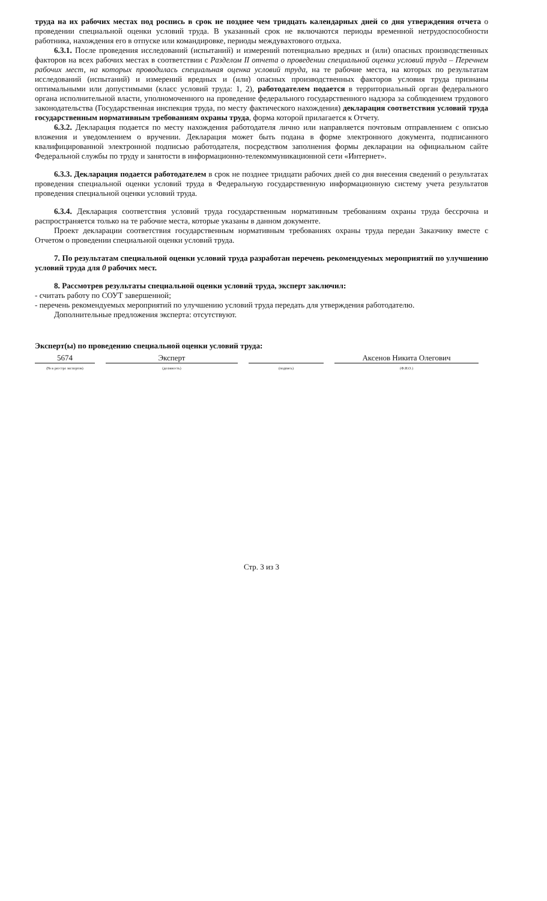труда на их рабочих местах под роспись в срок не позднее чем тридцать календарных дней со дня утверждения отчета о проведении специальной оценки условий труда. В указанный срок не включаются периоды временной нетрудоспособности работника, нахождения его в отпуске или командировке, периоды междувахтового отдыха.
6.3.1. После проведения исследований (испытаний) и измерений потенциально вредных и (или) опасных производственных факторов на всех рабочих местах в соответствии с Разделом II отчета о проведении специальной оценки условий труда – Перечнем рабочих мест, на которых проводилась специальная оценка условий труда, на те рабочие места, на которых по результатам исследований (испытаний) и измерений вредных и (или) опасных производственных факторов условия труда признаны оптимальными или допустимыми (класс условий труда: 1, 2), работодателем подается в территориальный орган федерального органа исполнительной власти, уполномоченного на проведение федерального государственного надзора за соблюдением трудового законодательства (Государственная инспекция труда, по месту фактического нахождения) декларация соответствия условий труда государственным нормативным требованиям охраны труда, форма которой прилагается к Отчету.
6.3.2. Декларация подается по месту нахождения работодателя лично или направляется почтовым отправлением с описью вложения и уведомлением о вручении. Декларация может быть подана в форме электронного документа, подписанного квалифицированной электронной подписью работодателя, посредством заполнения формы декларации на официальном сайте Федеральной службы по труду и занятости в информационно-телекоммуникационной сети «Интернет».
6.3.3. Декларация подается работодателем в срок не позднее тридцати рабочих дней со дня внесения сведений о результатах проведения специальной оценки условий труда в Федеральную государственную информационную систему учета результатов проведения специальной оценки условий труда.
6.3.4. Декларация соответствия условий труда государственным нормативным требованиям охраны труда бессрочна и распространяется только на те рабочие места, которые указаны в данном документе.
Проект декларации соответствия государственным нормативным требованиях охраны труда передан Заказчику вместе с Отчетом о проведении специальной оценки условий труда.
7. По результатам специальной оценки условий труда разработан перечень рекомендуемых мероприятий по улучшению условий труда для 0 рабочих мест.
8. Рассмотрев результаты специальной оценки условий труда, эксперт заключил:
- считать работу по СОУТ завершенной;
- перечень рекомендуемых мероприятий по улучшению условий труда передать для утверждения работодателю.
Дополнительные предложения эксперта: отсутствуют.
Эксперт(ы) по проведению специальной оценки условий труда:
5674
Эксперт
Аксенов Никита Олегович
(№ в реестре экспертов) (должность) (подпись) (Ф.И.О.)
Стр. 3 из 3